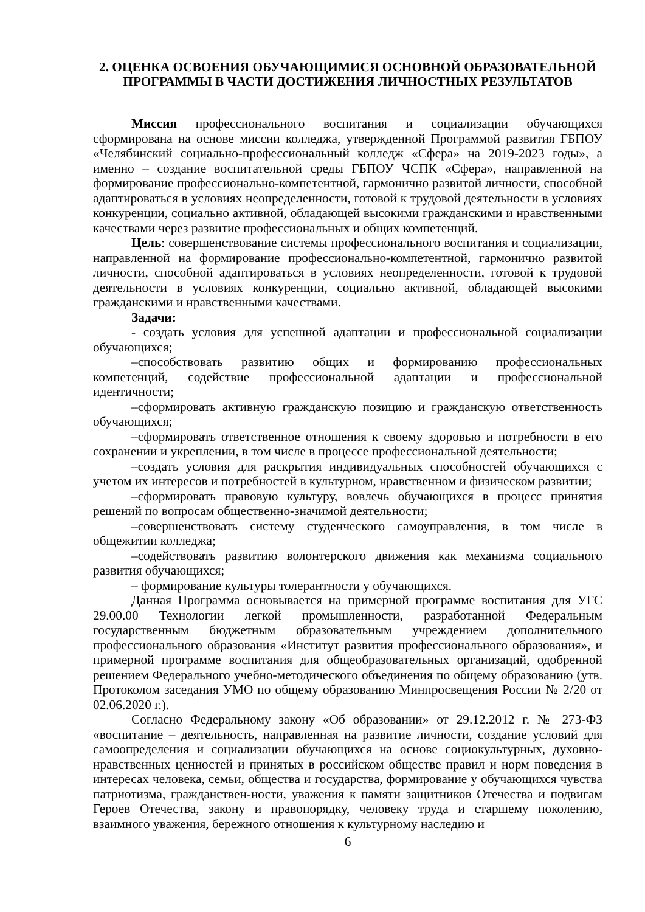2. ОЦЕНКА ОСВОЕНИЯ ОБУЧАЮЩИМИСЯ ОСНОВНОЙ ОБРАЗОВАТЕЛЬНОЙ ПРОГРАММЫ В ЧАСТИ ДОСТИЖЕНИЯ ЛИЧНОСТНЫХ РЕЗУЛЬТАТОВ
Миссия профессионального воспитания и социализации обучающихся сформирована на основе миссии колледжа, утвержденной Программой развития ГБПОУ «Челябинский социально-профессиональный колледж «Сфера» на 2019-2023 годы», а именно – создание воспитательной среды ГБПОУ ЧСПК «Сфера», направленной на формирование профессионально-компетентной, гармонично развитой личности, способной адаптироваться в условиях неопределенности, готовой к трудовой деятельности в условиях конкуренции, социально активной, обладающей высокими гражданскими и нравственными качествами через развитие профессиональных и общих компетенций.
Цель: совершенствование системы профессионального воспитания и социализации, направленной на формирование профессионально-компетентной, гармонично развитой личности, способной адаптироваться в условиях неопределенности, готовой к трудовой деятельности в условиях конкуренции, социально активной, обладающей высокими гражданскими и нравственными качествами.
Задачи:
- создать условия для успешной адаптации и профессиональной социализации обучающихся;
–способствовать развитию общих и формированию профессиональных компетенций, содействие профессиональной адаптации и профессиональной идентичности;
–сформировать активную гражданскую позицию и гражданскую ответственность обучающихся;
–сформировать ответственное отношения к своему здоровью и потребности в его сохранении и укреплении, в том числе в процессе профессиональной деятельности;
–создать условия для раскрытия индивидуальных способностей обучающихся с учетом их интересов и потребностей в культурном, нравственном и физическом развитии;
–сформировать правовую культуру, вовлечь обучающихся в процесс принятия решений по вопросам общественно-значимой деятельности;
–совершенствовать систему студенческого самоуправления, в том числе в общежитии колледжа;
–содействовать развитию волонтерского движения как механизма социального развития обучающихся;
– формирование культуры толерантности у обучающихся.
Данная Программа основывается на примерной программе воспитания для УГС 29.00.00 Технологии легкой промышленности, разработанной Федеральным государственным бюджетным образовательным учреждением дополнительного профессионального образования «Институт развития профессионального образования», и примерной программе воспитания для общеобразовательных организаций, одобренной решением Федерального учебно-методического объединения по общему образованию (утв. Протоколом заседания УМО по общему образованию Минпросвещения России № 2/20 от 02.06.2020 г.).
Согласно Федеральному закону «Об образовании» от 29.12.2012 г. № 273-ФЗ «воспитание – деятельность, направленная на развитие личности, создание условий для самоопределения и социализации обучающихся на основе социокультурных, духовно-нравственных ценностей и принятых в российском обществе правил и норм поведения в интересах человека, семьи, общества и государства, формирование у обучающихся чувства патриотизма, гражданствен-ности, уважения к памяти защитников Отечества и подвигам Героев Отечества, закону и правопорядку, человеку труда и старшему поколению, взаимного уважения, бережного отношения к культурному наследию и
6